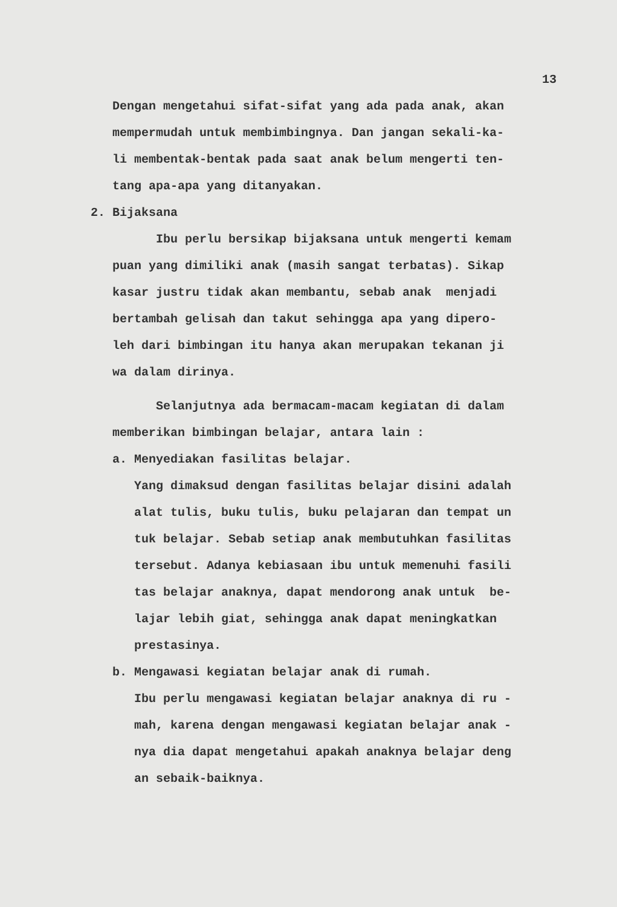13
Dengan mengetahui sifat-sifat yang ada pada anak, akan
mempermudah untuk membimbingnya. Dan jangan sekali-ka-
li membentak-bentak pada saat anak belum mengerti ten-
tang apa-apa yang ditanyakan.
2. Bijaksana
Ibu perlu bersikap bijaksana untuk mengerti kemam
puan yang dimiliki anak (masih sangat terbatas). Sikap
kasar justru tidak akan membantu, sebab anak menjadi
bertambah gelisah dan takut sehingga apa yang dipero-
leh dari bimbingan itu hanya akan merupakan tekanan ji
wa dalam dirinya.
Selanjutnya ada bermacam-macam kegiatan di dalam
memberikan bimbingan belajar, antara lain :
a. Menyediakan fasilitas belajar.
Yang dimaksud dengan fasilitas belajar disini adalah
alat tulis, buku tulis, buku pelajaran dan tempat un
tuk belajar. Sebab setiap anak membutuhkan fasilitas
tersebut. Adanya kebiasaan ibu untuk memenuhi fasili
tas belajar anaknya, dapat mendorong anak untuk be-
lajar lebih giat, sehingga anak dapat meningkatkan
prestasinya.
b. Mengawasi kegiatan belajar anak di rumah.
Ibu perlu mengawasi kegiatan belajar anaknya di ru -
mah, karena dengan mengawasi kegiatan belajar anak -
nya dia dapat mengetahui apakah anaknya belajar deng
an sebaik-baiknya.